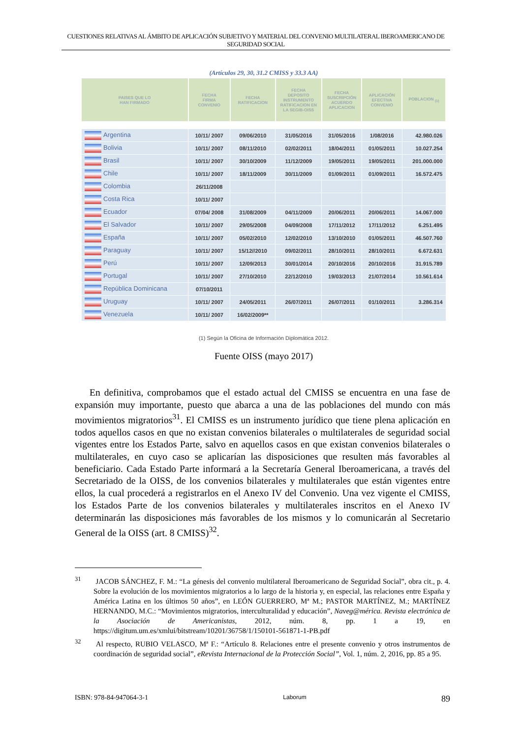CUESTIONES RELATIVAS AL ÁMBITO DE APLICACIÓN SUBJETIVO Y MATERIAL DEL CONVENIO MULTILATERAL IBEROAMERICANO DE SEGURIDAD SOCIAL
(Artículos 29, 30, 31.2 CMISS y 33.3 AA)
| PAISES QUE LO HAN FIRMADO | FECHA FIRMA CONVENIO | FECHA RATIFICACION | FECHA DEPOSITO INSTRUMENTO RATIFICACION EN LA SEGIB-OISS | FECHA SUSCRIPCIÓN ACUERDO APLICACION | APLICACIÓN EFECTIVA CONVENIO | POBLACION <sub>(1)</sub> |
| --- | --- | --- | --- | --- | --- | --- |
| Argentina | 10/11/ 2007 | 09/06/2010 | 31/05/2016 | 31/05/2016 | 1/08/2016 | 42.980.026 |
| Bolivia | 10/11/ 2007 | 08/11/2010 | 02/02/2011 | 18/04/2011 | 01/05/2011 | 10.027.254 |
| Brasil | 10/11/ 2007 | 30/10/2009 | 11/12/2009 | 19/05/2011 | 19/05/2011 | 201.000.000 |
| Chile | 10/11/ 2007 | 18/11/2009 | 30/11/2009 | 01/09/2011 | 01/09/2011 | 16.572.475 |
| Colombia | 26/11/2008 | | | | | |
| Costa Rica | 10/11/ 2007 | | | | | |
| Ecuador | 07/04/ 2008 | 31/08/2009 | 04/11/2009 | 20/06/2011 | 20/06/2011 | 14.067.000 |
| El Salvador | 10/11/ 2007 | 29/05/2008 | 04/09/2008 | 17/11/2012 | 17/11/2012 | 6.251.495 |
| España | 10/11/ 2007 | 05/02/2010 | 12/02/2010 | 13/10/2010 | 01/05/2011 | 46.507.760 |
| Paraguay | 10/11/ 2007 | 15/12//2010 | 09/02/2011 | 28/10/2011 | 28/10/2011 | 6.672.631 |
| Perú | 10/11/ 2007 | 12/09/2013 | 30/01/2014 | 20/10/2016 | 20/10/2016 | 31.915.789 |
| Portugal | 10/11/ 2007 | 27/10/2010 | 22/12/2010 | 19/03/2013 | 21/07/2014 | 10.561.614 |
| República Dominicana | 07/10/2011 | | | | | |
| Uruguay | 10/11/ 2007 | 24/05/2011 | 26/07/2011 | 26/07/2011 | 01/10/2011 | 3.286.314 |
| Venezuela | 10/11/ 2007 | 16/02/2009** | | | | |
(1) Según la Oficina de Información Diplomática 2012.
Fuente OISS (mayo 2017)
En definitiva, comprobamos que el estado actual del CMISS se encuentra en una fase de expansión muy importante, puesto que abarca a una de las poblaciones del mundo con más movimientos migratorios<sup>31</sup>. El CMISS es un instrumento jurídico que tiene plena aplicación en todos aquellos casos en que no existan convenios bilaterales o multilaterales de seguridad social vigentes entre los Estados Parte, salvo en aquellos casos en que existan convenios bilaterales o multilaterales, en cuyo caso se aplicarían las disposiciones que resulten más favorables al beneficiario. Cada Estado Parte informará a la Secretaría General Iberoamericana, a través del Secretariado de la OISS, de los convenios bilaterales y multilaterales que están vigentes entre ellos, la cual procederá a registrarlos en el Anexo IV del Convenio. Una vez vigente el CMISS, los Estados Parte de los convenios bilaterales y multilaterales inscritos en el Anexo IV determinarán las disposiciones más favorables de los mismos y lo comunicarán al Secretario General de la OISS (art. 8 CMISS)<sup>32</sup>.
<sup>31</sup> JACOB SÁNCHEZ, F. M.: “La génesis del convenio multilateral Iberoamericano de Seguridad Social”, obra cit., p. 4. Sobre la evolución de los movimientos migratorios a lo largo de la historia y, en especial, las relaciones entre España y América Latina en los últimos 50 años”, en LEÓN GUERRERO, Mª M.; PASTOR MARTÍNEZ, M.; MARTÍNEZ HERNANDO, M.C.: “Movimientos migratorios, interculturalidad y educación”, Naveg@mérica. Revista electrónica de la Asociación de Americanistas, 2012, núm. 8, pp. 1 a 19, en https://digitum.um.es/xmlui/bitstream/10201/36758/1/150101-561871-1-PB.pdf
<sup>32</sup> Al respecto, RUBIO VELASCO, Mª F.: “Artículo 8. Relaciones entre el presente convenio y otros instrumentos de coordinación de seguridad social”, eRevista Internacional de la Protección Social”, Vol. 1, núm. 2, 2016, pp. 85 a 95.
ISBN: 978-84-947064-3-1 Laborum 89